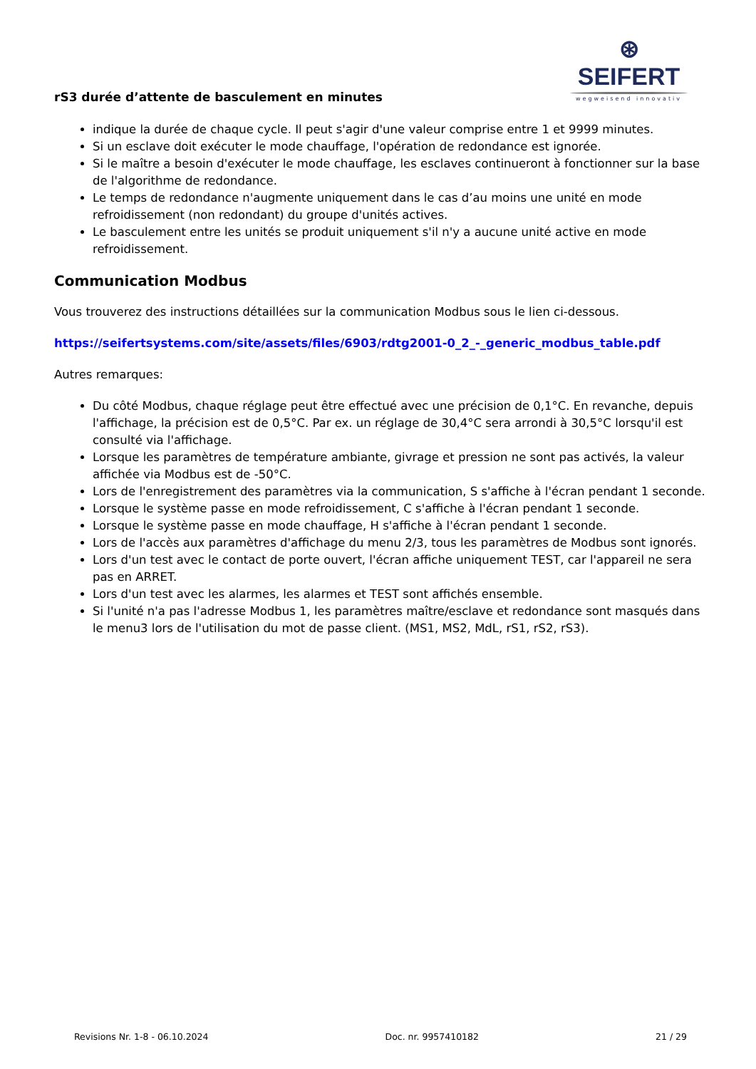⊛ SEIFERT
wegweisend innovativ
rS3 durée d’attente de basculement en minutes
indique la durée de chaque cycle. Il peut s'agir d'une valeur comprise entre 1 et 9999 minutes.
Si un esclave doit exécuter le mode chauffage, l'opération de redondance est ignorée.
Si le maître a besoin d'exécuter le mode chauffage, les esclaves continueront à fonctionner sur la base de l'algorithme de redondance.
Le temps de redondance n'augmente uniquement dans le cas d’au moins une unité en mode refroidissement (non redondant) du groupe d'unités actives.
Le basculement entre les unités se produit uniquement s'il n'y a aucune unité active en mode refroidissement.
Communication Modbus
Vous trouverez des instructions détaillées sur la communication Modbus sous le lien ci-dessous.
https://seifertsystems.com/site/assets/files/6903/rdtg2001-0_2_-_generic_modbus_table.pdf
Autres remarques:
Du côté Modbus, chaque réglage peut être effectué avec une précision de 0,1°C. En revanche, depuis l'affichage, la précision est de 0,5°C. Par ex. un réglage de 30,4°C sera arrondi à 30,5°C lorsqu'il est consulté via l'affichage.
Lorsque les paramètres de température ambiante, givrage et pression ne sont pas activés, la valeur affichée via Modbus est de -50°C.
Lors de l'enregistrement des paramètres via la communication, S s'affiche à l'écran pendant 1 seconde.
Lorsque le système passe en mode refroidissement, C s'affiche à l'écran pendant 1 seconde.
Lorsque le système passe en mode chauffage, H s'affiche à l'écran pendant 1 seconde.
Lors de l'accès aux paramètres d'affichage du menu 2/3, tous les paramètres de Modbus sont ignorés.
Lors d'un test avec le contact de porte ouvert, l'écran affiche uniquement TEST, car l'appareil ne sera pas en ARRET.
Lors d'un test avec les alarmes, les alarmes et TEST sont affichés ensemble.
Si l'unité n'a pas l'adresse Modbus 1, les paramètres maître/esclave et redondance sont masqués dans le menu3 lors de l'utilisation du mot de passe client. (MS1, MS2, MdL, rS1, rS2, rS3).
Revisions Nr. 1-8 - 06.10.2024 Doc. nr. 9957410182 21 / 29